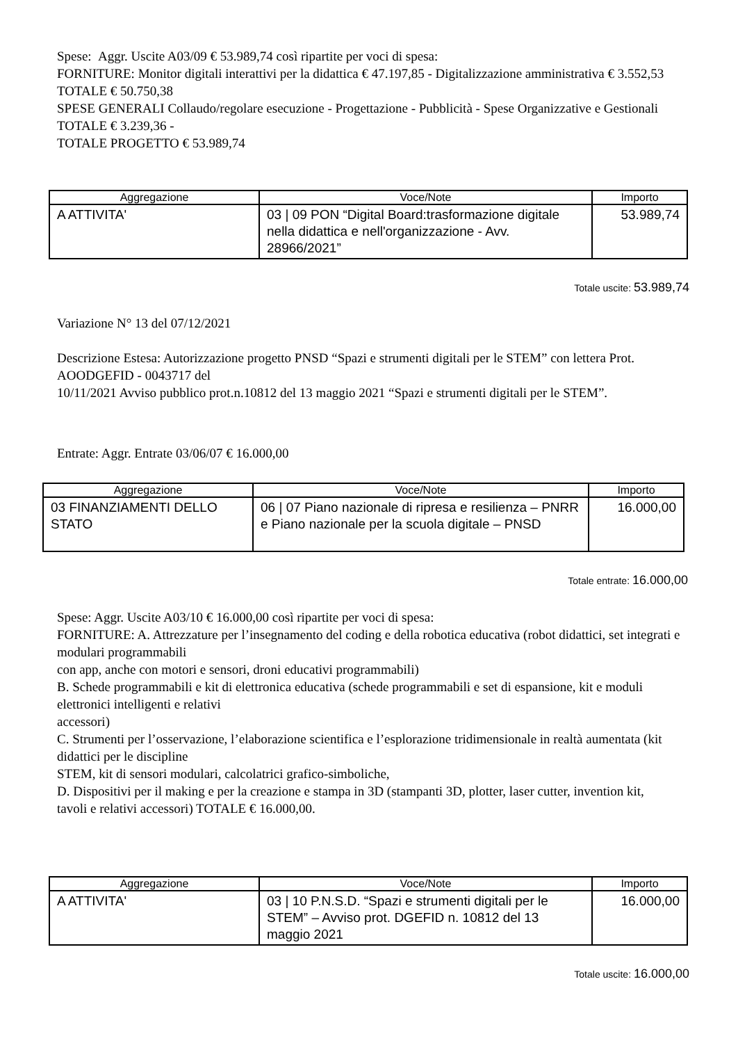Spese: Aggr. Uscite A03/09 € 53.989,74 così ripartite per voci di spesa:
FORNITURE: Monitor digitali interattivi per la didattica € 47.197,85 - Digitalizzazione amministrativa € 3.552,53 TOTALE € 50.750,38
SPESE GENERALI Collaudo/regolare esecuzione - Progettazione - Pubblicità - Spese Organizzative e Gestionali TOTALE € 3.239,36 -
TOTALE PROGETTO € 53.989,74
| Aggregazione | Voce/Note | Importo |
| --- | --- | --- |
| A ATTIVITA' | 03 / 09 PON “Digital Board:trasformazione digitale nella didattica e nell'organizzazione - Avv. 28966/2021” | 53.989,74 |
Totale uscite: 53.989,74
Variazione N° 13 del 07/12/2021
Descrizione Estesa: Autorizzazione progetto PNSD “Spazi e strumenti digitali per le STEM” con lettera Prot. AOODGEFID - 0043717 del
10/11/2021 Avviso pubblico prot.n.10812 del 13 maggio 2021 “Spazi e strumenti digitali per le STEM”.
Entrate: Aggr. Entrate 03/06/07 € 16.000,00
| Aggregazione | Voce/Note | Importo |
| --- | --- | --- |
| 03 FINANZIAMENTI DELLO STATO | 06 / 07 Piano nazionale di ripresa e resilienza – PNRR e Piano nazionale per la scuola digitale – PNSD | 16.000,00 |
Totale entrate: 16.000,00
Spese: Aggr. Uscite A03/10 € 16.000,00 così ripartite per voci di spesa:
FORNITURE: A. Attrezzature per l’insegnamento del coding e della robotica educativa (robot didattici, set integrati e modulari programmabili
con app, anche con motori e sensori, droni educativi programmabili)
B. Schede programmabili e kit di elettronica educativa (schede programmabili e set di espansione, kit e moduli elettronici intelligenti e relativi
accessori)
C. Strumenti per l’osservazione, l’elaborazione scientifica e l’esplorazione tridimensionale in realtà aumentata (kit didattici per le discipline
STEM, kit di sensori modulari, calcolatrici grafico-simboliche,
D. Dispositivi per il making e per la creazione e stampa in 3D (stampanti 3D, plotter, laser cutter, invention kit,
tavoli e relativi accessori) TOTALE € 16.000,00.
| Aggregazione | Voce/Note | Importo |
| --- | --- | --- |
| A ATTIVITA' | 03 / 10 P.N.S.D. “Spazi e strumenti digitali per le STEM” – Avviso prot. DGEFID n. 10812 del 13 maggio 2021 | 16.000,00 |
Totale uscite: 16.000,00